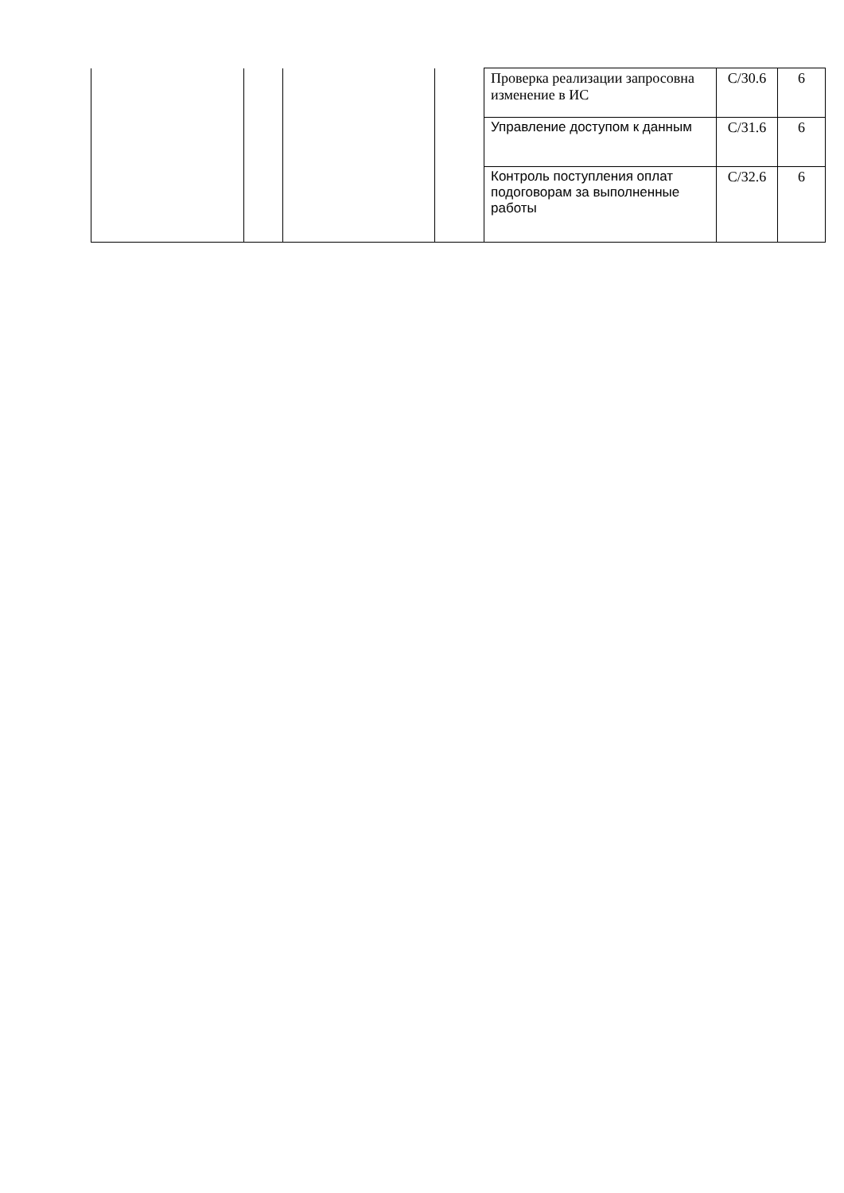| | | | | Проверка реализации запросовна изменение в ИС | C/30.6 | 6 |
| | | | | Управление доступом к данным | C/31.6 | 6 |
| | | | | Контроль поступления оплат подоговорам за выполненные работы | C/32.6 | 6 |